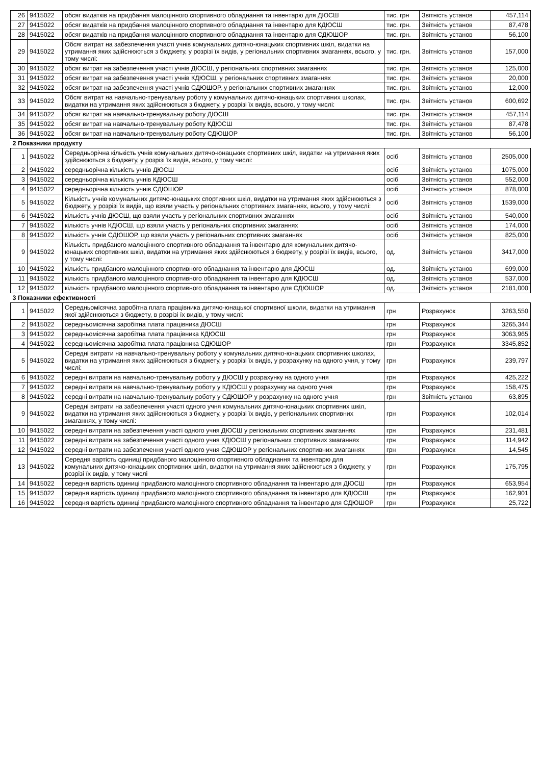| 26 | 9415022 | обсяг видатків на придбання малоцінного спортивного обладнання та інвентарю для ДЮСШ | тис. грн | Звітність установ | 457,114 |
| 27 | 9415022 | обсяг видатків на придбання малоцінного спортивного обладнання та інвентарю для КДЮСШ | тис. грн. | Звітність установ | 87,478 |
| 28 | 9415022 | обсяг видатків на придбання малоцінного спортивного обладнання та інвентарю для СДЮШОР | тис. грн. | Звітність установ | 56,100 |
| 29 | 9415022 | Обсяг витрат на забезпечення участі учнів комунальних дитячо-юнацьких спортивних шкіл, видатки на утримання яких здійснюються з бюджету, у розрізі їх видів, у регіональних спортивних змаганнях, всього, у тому числі: | тис. грн. | Звітність установ | 157,000 |
| 30 | 9415022 | обсяг витрат на забезпечення участі учнів ДЮСШ, у регіональних спортивних змаганнях | тис. грн. | Звітність установ | 125,000 |
| 31 | 9415022 | обсяг витрат на забезпечення участі учнів КДЮСШ, у регіональних спортивних змаганнях | тис. грн. | Звітність установ | 20,000 |
| 32 | 9415022 | обсяг витрат на забезпечення участі учнів СДЮШОР, у регіональних спортивних змаганнях | тис. грн. | Звітність установ | 12,000 |
| 33 | 9415022 | Обсяг витрат на навчально-тренувальну роботу у комунальних дитячо-юнацьких спортивних школах, видатки на утримання яких здійснюються з бюджету, у розрізі їх видів, всього, у тому числі: | тис. грн. | Звітність установ | 600,692 |
| 34 | 9415022 | обсяг витрат на навчально-тренувальну роботу ДЮСШ | тис. грн. | Звітність установ | 457,114 |
| 35 | 9415022 | обсяг витрат на навчально-тренувальну роботу КДЮСШ | тис. грн. | Звітність установ | 87,478 |
| 36 | 9415022 | обсяг витрат на навчально-тренувальну роботу СДЮШОР | тис. грн. | Звітність установ | 56,100 |
| 2 Показники продукту | | | | | |
| 1 | 9415022 | Середньорічна кількість учнів комунальних дитячо-юнацьких спортивних шкіл, видатки на утримання яких здійснюються з бюджету, у розрізі їх видів, всього, у тому числі: | осіб | Звітність установ | 2505,000 |
| 2 | 9415022 | середньорічна кількість учнів ДЮСШ | осіб | Звітність установ | 1075,000 |
| 3 | 9415022 | середньорічна кількість учнів КДЮСШ | осіб | Звітність установ | 552,000 |
| 4 | 9415022 | середньорічна кількість учнів СДЮШОР | осіб | Звітність установ | 878,000 |
| 5 | 9415022 | Кількість учнів комунальних дитячо-юнацьких спортивних шкіл, видатки на утримання яких здійснюються з бюджету, у розрізі їх видів, що взяли участь у регіональних спортивних змаганнях, всього, у тому числі: | осіб | Звітність установ | 1539,000 |
| 6 | 9415022 | кількість учнів ДЮСШ, що взяли участь у регіональних спортивних змаганнях | осіб | Звітність установ | 540,000 |
| 7 | 9415022 | кількість учнів КДЮСШ, що взяли участь у регіональних спортивних змаганнях | осіб | Звітність установ | 174,000 |
| 8 | 9415022 | кількість учнів СДЮШОР, що взяли участь у регіональних спортивних змаганнях | осіб | Звітність установ | 825,000 |
| 9 | 9415022 | Кількість придбаного малоцінного спортивного обладнання та інвентарю для комунальних дитячо-юнацьких спортивних шкіл, видатки на утримання яких здійснюються з бюджету, у розрізі їх видів, всього, у тому числі: | од. | Звітність установ | 3417,000 |
| 10 | 9415022 | кількість придбаного малоцінного спортивного обладнання та інвентарю для ДЮСШ | од. | Звітність установ | 699,000 |
| 11 | 9415022 | кількість придбаного малоцінного спортивного обладнання та інвентарю для КДЮСШ | од. | Звітність установ | 537,000 |
| 12 | 9415022 | кількість придбаного малоцінного спортивного обладнання та інвентарю для СДЮШОР | од. | Звітність установ | 2181,000 |
| 3 Показники ефективності | | | | | |
| 1 | 9415022 | Середньомісячна заробітна плата працівника дитячо-юнацької спортивної школи, видатки на утримання якої здійснюються з бюджету, в розрізі їх видів, у тому числі: | грн | Розрахунок | 3263,550 |
| 2 | 9415022 | середньомісячна заробітна плата працівника ДЮСШ | грн | Розрахунок | 3265,344 |
| 3 | 9415022 | середньомісячна заробітна плата працівника КДЮСШ | грн | Розрахунок | 3063,965 |
| 4 | 9415022 | середньомісячна заробітна плата працівника СДЮШОР | грн | Розрахунок | 3345,852 |
| 5 | 9415022 | Середні витрати на навчально-тренувальну роботу у комунальних дитячо-юнацьких спортивних школах, видатки на утримання яких здійснюються з бюджету, у розрізі їх видів, у розрахунку на одного учня, у тому числі: | грн | Розрахунок | 239,797 |
| 6 | 9415022 | середні витрати на навчально-тренувальну роботу у ДЮСШ у розрахунку на одного учня | грн | Розрахунок | 425,222 |
| 7 | 9415022 | середні витрати на навчально-тренувальну роботу у КДЮСШ у розрахунку на одного учня | грн | Розрахунок | 158,475 |
| 8 | 9415022 | середні витрати на навчально-тренувальну роботу у СДЮШОР у розрахунку на одного учня | грн | Звітність установ | 63,895 |
| 9 | 9415022 | Середні витрати на забезпечення участі одного учня комунальних дитячо-юнацьких спортивних шкіл, видатки на утримання яких здійснюються з бюджету, у розрізі їх видів, у регіональних спортивних змаганнях, у тому числі: | грн | Розрахунок | 102,014 |
| 10 | 9415022 | середні витрати на забезпечення участі одного учня ДЮСШ у регіональних спортивних змаганнях | грн | Розрахунок | 231,481 |
| 11 | 9415022 | середні витрати на забезпечення участі одного учня КДЮСШ у регіональних спортивних змаганнях | грн | Розрахунок | 114,942 |
| 12 | 9415022 | середні витрати на забезпечення участі одного учня СДЮШОР у регіональних спортивних змаганнях | грн | Розрахунок | 14,545 |
| 13 | 9415022 | Середня вартість одиниці придбаного малоцінного спортивного обладнання та інвентарю для комунальних дитячо-юнацьких спортивних шкіл, видатки на утримання яких здійснюються з бюджету, у розрізі їх видів, у тому числі | грн | Розрахунок | 175,795 |
| 14 | 9415022 | середня вартість одиниці придбаного малоцінного спортивного обладнання та інвентарю для ДЮСШ | грн | Розрахунок | 653,954 |
| 15 | 9415022 | середня вартість одиниці придбаного малоцінного спортивного обладнання та інвентарю для КДЮСШ | грн | Розрахунок | 162,901 |
| 16 | 9415022 | середня вартість одиниці придбаного малоцінного спортивного обладнання та інвентарю для СДЮШОР | грн | Розрахунок | 25,722 |